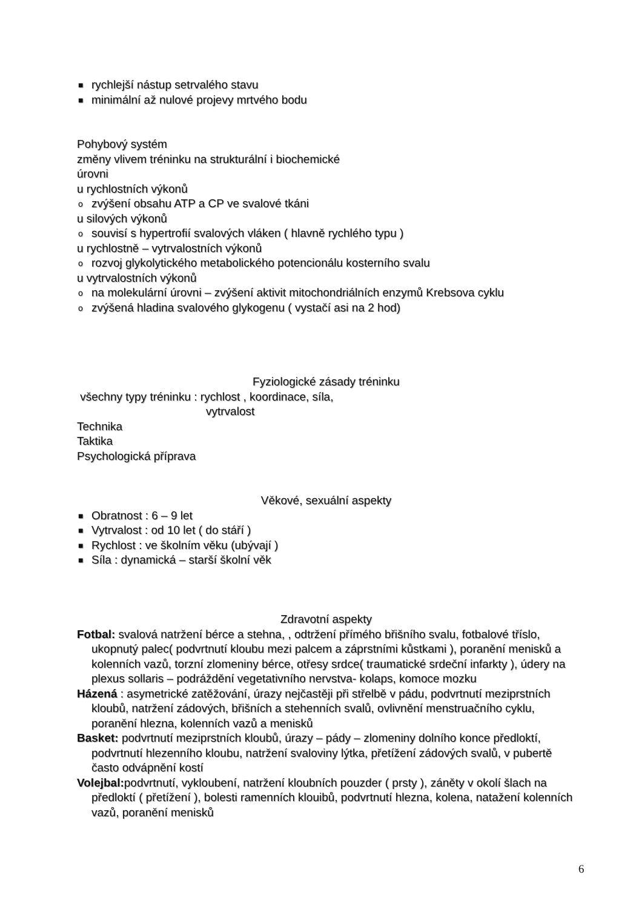■ rychlejší nástup setrvalého stavu
■ minimální až nulové projevy mrtvého bodu
Pohybový systém
změny vlivem tréninku na strukturální i biochemické
úrovni
u rychlostních výkonů
o zvýšení obsahu ATP a CP ve svalové tkáni
u silových výkonů
o souvisí s hypertrofií svalových vláken ( hlavně rychlého typu )
u rychlostně – vytrvalostních výkonů
o rozvoj glykolytického metabolického potencionálu kosterního svalu
u vytrvalostních výkonů
o na molekulární úrovni – zvýšení aktivit mitochondriálních enzymů Krebsova cyklu
o zvýšená hladina svalového glykogenu ( vystačí asi na 2 hod)
Fyziologické zásady tréninku
všechny typy tréninku : rychlost , koordinace, síla,
vytrvalost
Technika
Taktika
Psychologická příprava
Věkové, sexuální aspekty
■ Obratnost : 6 – 9 let
■ Vytrvalost : od 10 let ( do stáří )
■ Rychlost : ve školním věku (ubývají )
■ Síla : dynamická – starší školní věk
Zdravotní aspekty
Fotbal: svalová natržení bérce a stehna, , odtržení přímého břišního svalu, fotbalové tříslo, ukopnutý palec( podvrtnutí kloubu mezi palcem a záprstními kůstkami ), poranění menisků a kolenních vazů, torzní zlomeniny bérce, otřesy srdce( traumatické srdeční infarkty ), údery na plexus sollaris – podráždění vegetativního nervstva- kolaps, komoce mozku
Házená : asymetrické zatěžování, úrazy nejčastěji při střelbě v pádu, podvrtnutí meziprstních kloubů, natržení zádových, břišních a stehenních svalů, ovlivnění menstruačního cyklu, poranění hlezna, kolenních vazů a menisků
Basket: podvrtnutí meziprstních kloubů, úrazy – pády – zlomeniny dolního konce předloktí, podvrtnutí hlezenního kloubu, natržení svaloviny lýtka, přetížení zádových svalů, v pubertě často odvápnění kostí
Volejbal: podvrtnutí, vykloubení, natržení kloubních pouzder ( prsty ), záněty v okolí šlach na předloktí ( přetížení ), bolesti ramenních klouibů, podvrtnutí hlezna, kolena, natažení kolenních vazů, poranění menisků
6